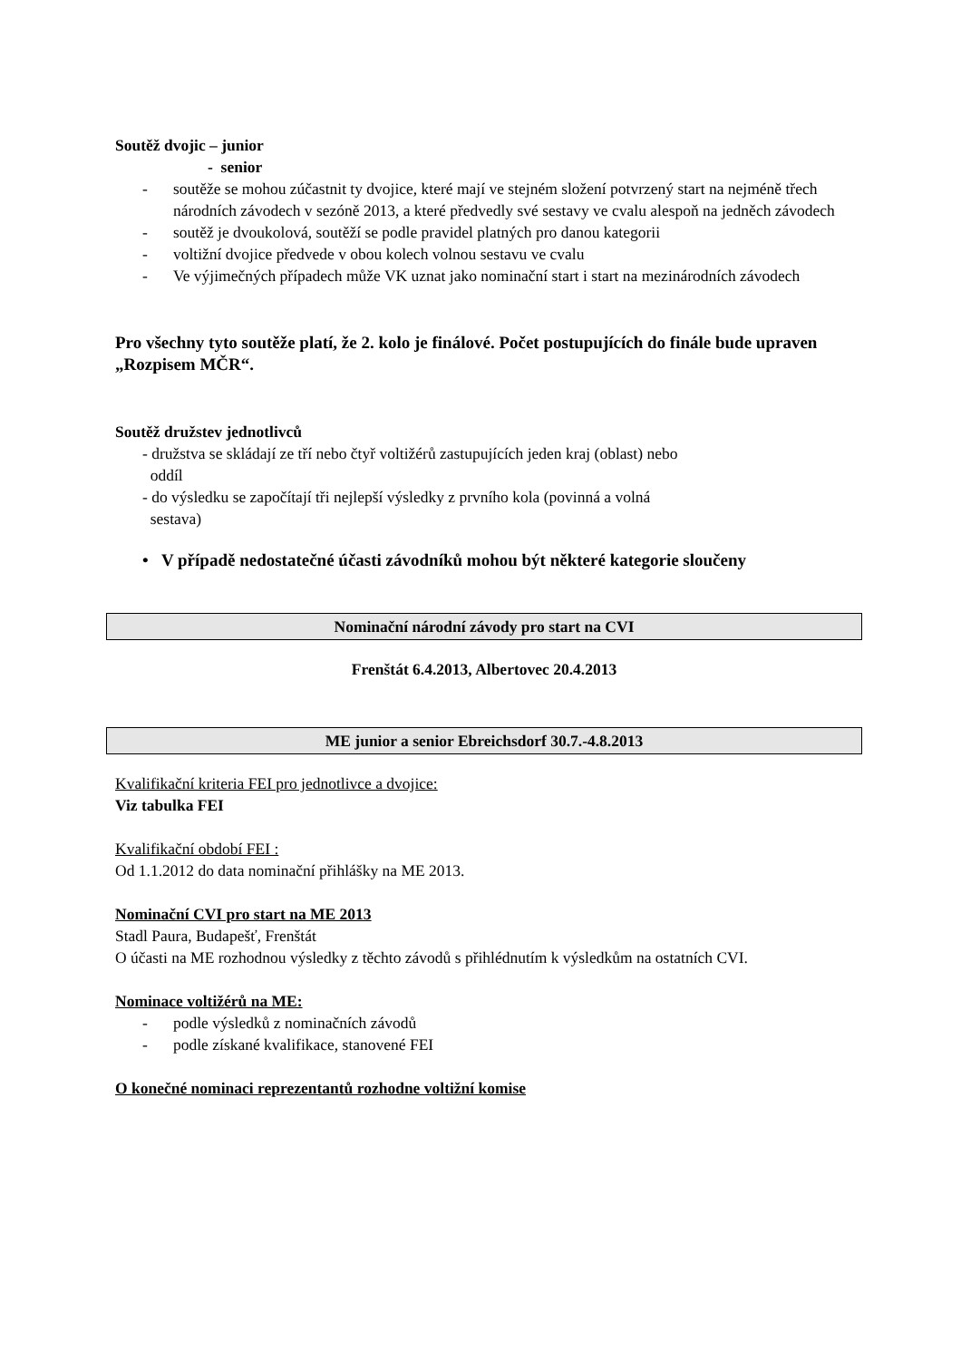Soutěž dvojic – junior
- senior
- soutěže se mohou zúčastnit ty dvojice, které mají ve stejném složení potvrzený start na nejméně třech národních závodech v sezóně 2013, a které předvedly své sestavy ve cvalu alespoň na jedněch závodech
- soutěž je dvoukolová, soutěží se podle pravidel platných pro danou kategorii
- voltižní dvojice předvede v obou kolech volnou sestavu ve cvalu
- Ve výjimečných případech může VK uznat jako nominační start i start na mezinárodních závodech
Pro všechny tyto soutěže platí, že 2. kolo je finálové. Počet postupujících do finále bude upraven „Rozpisem MČR“.
Soutěž družstev jednotlivců
- družstva se skládají ze tří nebo čtyř voltižérů zastupujících jeden kraj (oblast) nebo
oddíl
- do výsledku se započítají tři nejlepší výsledky z prvního kola (povinná a volná
sestava)
• V případě nedostatečné účasti závodníků mohou být některé kategorie sloučeny
Nominační národní závody pro start na CVI
Frenštát 6.4.2013, Albertovec 20.4.2013
ME junior a senior Ebreichsdorf 30.7.-4.8.2013
Kvalifikační kriteria FEI pro jednotlivce a dvojice:
Viz tabulka FEI
Kvalifikační období FEI :
Od 1.1.2012 do data nominační přihlášky na ME 2013.
Nominační CVI pro start na ME 2013
Stadl Paura, Budapešť, Frenštát
O účasti na ME rozhodnou výsledky z těchto závodů s přihlédnutím k výsledkům na ostatních CVI.
Nominace voltižérů na ME:
- podle výsledků z nominačních závodů
- podle získané kvalifikace, stanovené FEI
O konečné nominaci reprezentantů rozhodne voltižní komise